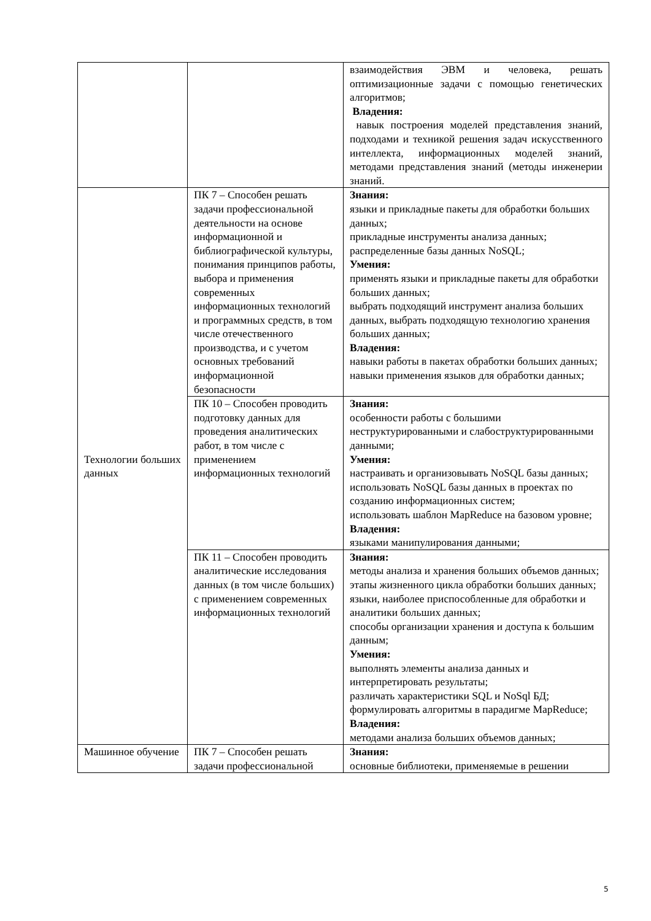| | | взаимодействия ЭВМ и человека, решать оптимизационные задачи с помощью генетических алгоритмов; Владения: навык построения моделей представления знаний, подходами и техникой решения задач искусственного интеллекта, информационных моделей знаний, методами представления знаний (методы инженерии знаний. |
| Технологии больших данных | ПК 7 – Способен решать задачи профессиональной деятельности на основе информационной и библиографической культуры, понимания принципов работы, выбора и применения современных информационных технологий и программных средств, в том числе отечественного производства, и с учетом основных требований информационной безопасности | Знания: языки и прикладные пакеты для обработки больших данных; прикладные инструменты анализа данных; распределенные базы данных NoSQL; Умения: применять языки и прикладные пакеты для обработки больших данных; выбрать подходящий инструмент анализа больших данных, выбрать подходящую технологию хранения больших данных; Владения: навыки работы в пакетах обработки больших данных; навыки применения языков для обработки данных; |
| | ПК 10 – Способен проводить подготовку данных для проведения аналитических работ, в том числе с применением информационных технологий | Знания: особенности работы с большими неструктурированными и слабоструктурированными данными; Умения: настраивать и организовывать NoSQL базы данных; использовать NoSQL базы данных в проектах по созданию информационных систем; использовать шаблон MapReduce на базовом уровне; Владения: языками манипулирования данными; |
| | ПК 11 – Способен проводить аналитические исследования данных (в том числе больших) с применением современных информационных технологий | Знания: методы анализа и хранения больших объемов данных; этапы жизненного цикла обработки больших данных; языки, наиболее приспособленные для обработки и аналитики больших данных; способы организации хранения и доступа к большим данным; Умения: выполнять элементы анализа данных и интерпретировать результаты; различать характеристики SQL и NoSql БД; формулировать алгоритмы в парадигме MapReduce; Владения: методами анализа больших объемов данных; |
| Машинное обучение | ПК 7 – Способен решать задачи профессиональной | Знания: основные библиотеки, применяемые в решении |
5